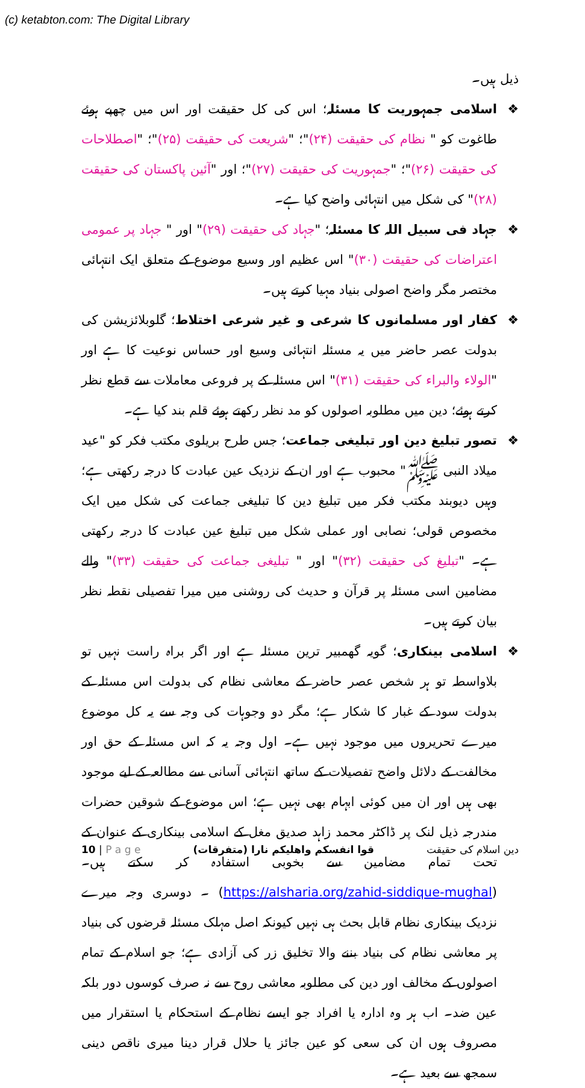(c) ketabton.com: The Digital Library
ذیل ہیں۔
❖ اسلامی جمہوریت کا مسئلہ؛ اس کی کل حقیقت اور اس میں چھپے ہوئے طاغوت کو " نظام کی حقیقت (۲۴)"؛ "شریعت کی حقیقت (۲۵)"؛ "اصطلاحات کی حقیقت (۲۶)"؛ "جمہوریت کی حقیقت (۲۷)"؛ اور "آئین پاکستان کی حقیقت (۲۸)" کی شکل میں انتہائی واضح کیا ہے۔
❖ جہاد فی سبیل اللہ کا مسئلہ؛ "جہاد کی حقیقت (۲۹)" اور " جہاد پر عمومی اعتراضات کی حقیقت (۳۰)" اس عظیم اور وسیع موضوع کے متعلق ایک انتہائی مختصر مگر واضح اصولی بنیاد مہیا کرتے ہیں۔
❖ کفار اور مسلمانوں کا شرعی و غیر شرعی اختلاط؛ گلوبلائزیشن کی بدولت عصر حاضر میں یہ مسئلہ انتہائی وسیع اور حساس نوعیت کا ہے اور "الولاء والبراء کی حقیقت (۳۱)" اس مسئلہ کے پر فروعی معاملات سے قطع نظر کرتے ہوئے؛ دین میں مطلوبہ اصولوں کو مد نظر رکھتے ہوئے قلم بند کیا ہے۔
❖ تصور تبلیغ دین اور تبلیغی جماعت؛ جس طرح بریلوی مکتب فکر کو "عید میلاد النبی ﷺ" محبوب ہے اور ان کے نزدیک عین عبادت کا درجہ رکھتی ہے؛ وہیں دیوبند مکتب فکر میں تبلیغ دین کا تبلیغی جماعت کی شکل میں ایک مخصوص قولی؛ نصابی اور عملی شکل میں تبلیغ عین عبادت کا درجہ رکھتی ہے۔ "تبلیغ کی حقیقت (۳۲)" اور " تبلیغی جماعت کی حقیقت (۳۳)" والے مضامین اسی مسئلہ پر قرآن و حدیث کی روشنی میں میرا تفصیلی نقطہ نظر بیان کرتے ہیں۔
❖ اسلامی بینکاری؛ گویہ گھمبیر ترین مسئلہ ہے اور اگر براہ راست نہیں تو بلاواسطہ تو ہر شخص عصر حاضر کے معاشی نظام کی بدولت اس مسئلہ کے بدولت سود کے غبار کا شکار ہے؛ مگر دو وجوہات کی وجہ سے یہ کل موضوع میرے تحریروں میں موجود نہیں ہے۔ اول وجہ یہ کہ اس مسئلہ کے حق اور مخالفت کے دلائل واضح تفصیلات کے ساتھ انتہائی آسانی سے مطالعہ کے لیے موجود بھی ہیں اور ان میں کوئی ابہام بھی نہیں ہے؛ اس موضوع کے شوقین حضرات مندرجہ ذیل لنک پر ڈاکٹر محمد زاہد صدیق مغل کے اسلامی بینکاری کے عنوان کے تحت تمام مضامین سے بخوبی استفادہ کر سکتے ہیں۔ (https://alsharia.org/zahid-siddique-mughal) ۔ دوسری وجہ میرے نزدیک بینکاری نظام قابل بحث ہی نہیں کیونکہ اصل مہلک مسئلہ قرضوں کی بنیاد پر معاشی نظام کی بنیاد بننے والا تخلیق زر کی آزادی ہے؛ جو اسلام کے تمام اصولوں کے مخالف اور دین کی مطلوبہ معاشی روح سے نہ صرف کوسوں دور بلکہ عین ضد۔ اب ہر وہ ادارہ یا افراد جو ایسے نظام کے استحکام یا استقرار میں مصروف ہوں ان کی سعی کو عین جائز یا حلال قرار دینا میری ناقص دینی سمجھ سے بعید ہے۔
10 | P a g e قوا انفسکم واھلیکم نارا (متفرقات) دین اسلام کی حقیقت